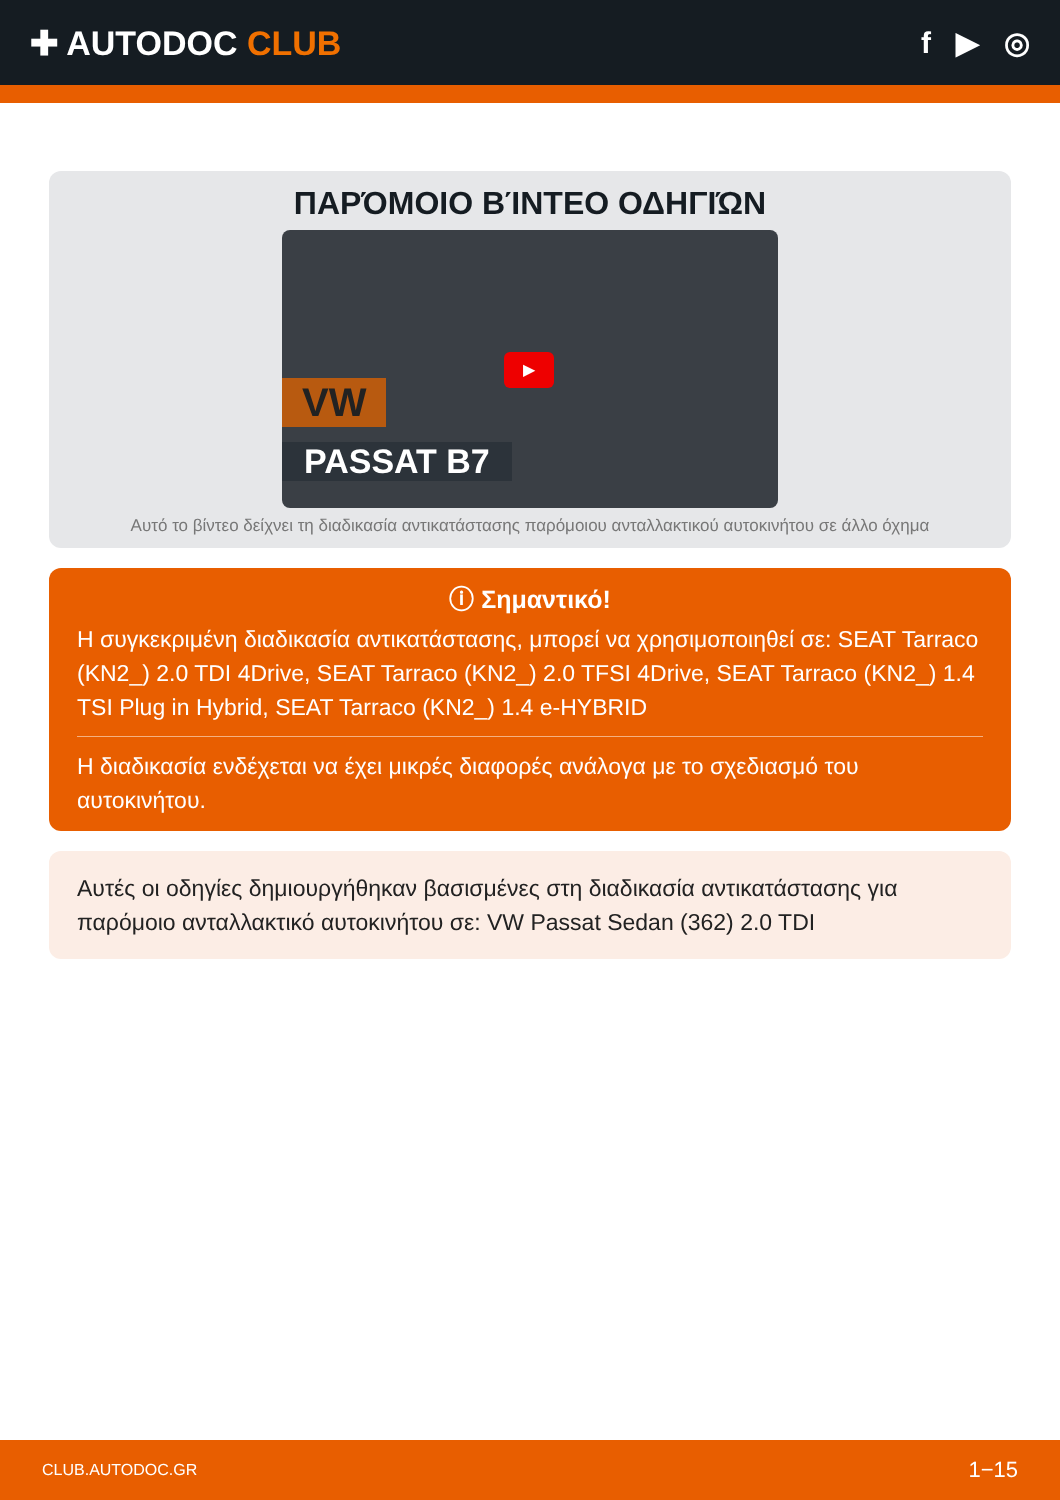✚ AUTODOC CLUB f ▶ ◎
ΠΑΡΌΜΟΙΟ ΒΊΝΤΕΟ ΟΔΗΓΙΏΝ
▶
VW
PASSAT B7
Αυτό το βίντεο δείχνει τη διαδικασία αντικατάστασης παρόμοιου ανταλλακτικού αυτοκινήτου σε άλλο όχημα
ⓘ Σημαντικό!
Η συγκεκριμένη διαδικασία αντικατάστασης, μπορεί να χρησιμοποιηθεί σε: SEAT Tarraco (KN2_) 2.0 TDI 4Drive, SEAT Tarraco (KN2_) 2.0 TFSI 4Drive, SEAT Tarraco (KN2_) 1.4 TSI Plug in Hybrid, SEAT Tarraco (KN2_) 1.4 e-HYBRID
Η διαδικασία ενδέχεται να έχει μικρές διαφορές ανάλογα με το σχεδιασμό του αυτοκινήτου.
Αυτές οι οδηγίες δημιουργήθηκαν βασισμένες στη διαδικασία αντικατάστασης για παρόμοιο ανταλλακτικό αυτοκινήτου σε: VW Passat Sedan (362) 2.0 TDI
CLUB.AUTODOC.GR 1−15